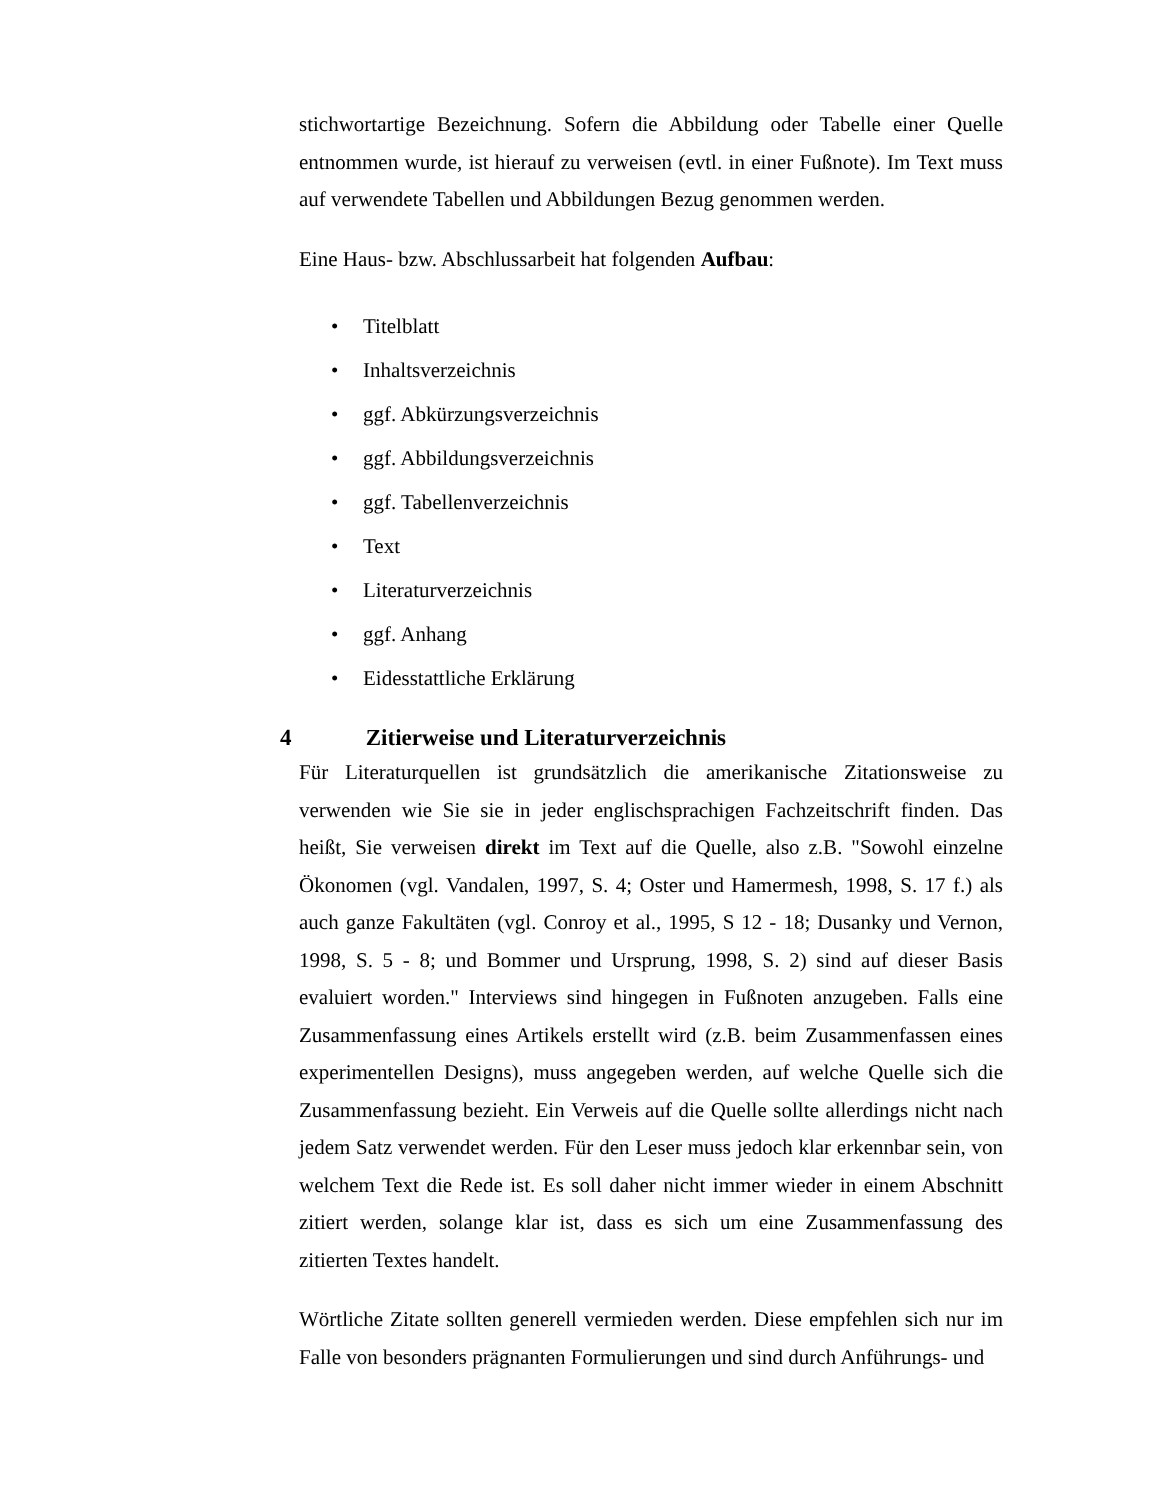stichwortartige Bezeichnung. Sofern die Abbildung oder Tabelle einer Quelle entnommen wurde, ist hierauf zu verweisen (evtl. in einer Fußnote). Im Text muss auf verwendete Tabellen und Abbildungen Bezug genommen werden.
Eine Haus- bzw. Abschlussarbeit hat folgenden Aufbau:
• Titelblatt
• Inhaltsverzeichnis
• ggf. Abkürzungsverzeichnis
• ggf. Abbildungsverzeichnis
• ggf. Tabellenverzeichnis
• Text
• Literaturverzeichnis
• ggf. Anhang
• Eidesstattliche Erklärung
4 Zitierweise und Literaturverzeichnis
Für Literaturquellen ist grundsätzlich die amerikanische Zitationsweise zu verwenden wie Sie sie in jeder englischsprachigen Fachzeitschrift finden. Das heißt, Sie verweisen direkt im Text auf die Quelle, also z.B. "Sowohl einzelne Ökonomen (vgl. Vandalen, 1997, S. 4; Oster und Hamermesh, 1998, S. 17 f.) als auch ganze Fakultäten (vgl. Conroy et al., 1995, S 12 - 18; Dusanky und Vernon, 1998, S. 5 - 8; und Bommer und Ursprung, 1998, S. 2) sind auf dieser Basis evaluiert worden." Interviews sind hingegen in Fußnoten anzugeben. Falls eine Zusammenfassung eines Artikels erstellt wird (z.B. beim Zusammenfassen eines experimentellen Designs), muss angegeben werden, auf welche Quelle sich die Zusammenfassung bezieht. Ein Verweis auf die Quelle sollte allerdings nicht nach jedem Satz verwendet werden. Für den Leser muss jedoch klar erkennbar sein, von welchem Text die Rede ist. Es soll daher nicht immer wieder in einem Abschnitt zitiert werden, solange klar ist, dass es sich um eine Zusammenfassung des zitierten Textes handelt.
Wörtliche Zitate sollten generell vermieden werden. Diese empfehlen sich nur im Falle von besonders prägnanten Formulierungen und sind durch Anführungs- und